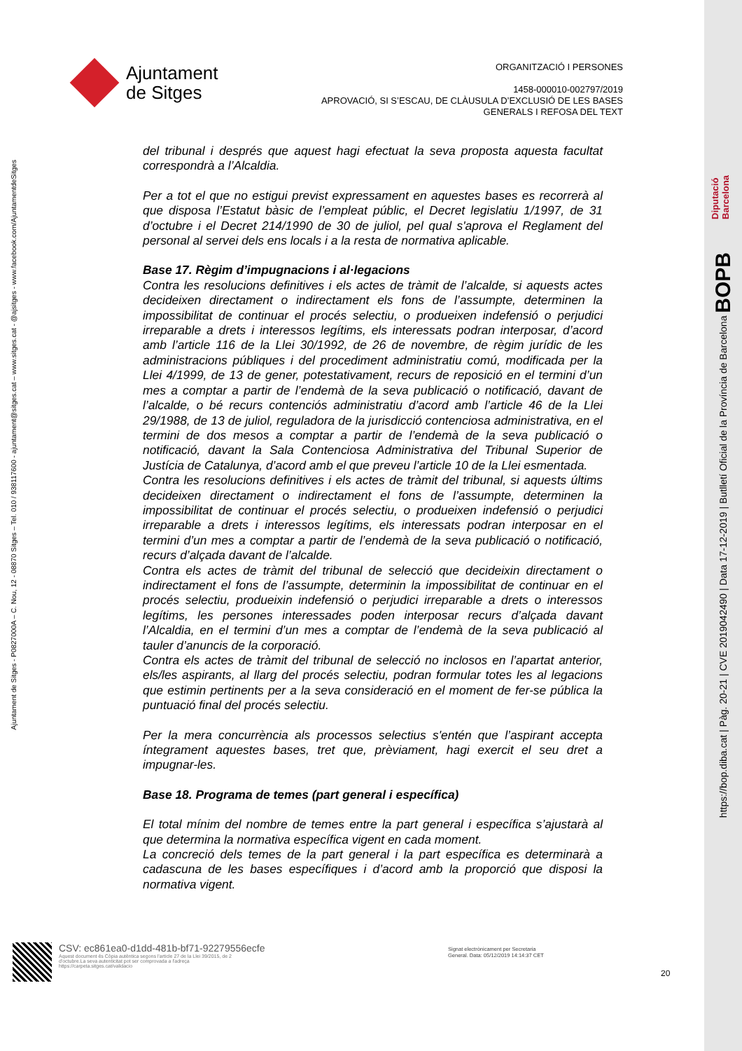Ajuntament
de Sitges
ORGANITZACIÓ I PERSONES
1458-000010-002797/2019
APROVACIÓ, SI S’ESCAU, DE CLÀUSULA D’EXCLUSIÓ DE LES BASES
GENERALS I REFOSA DEL TEXT
Ajuntament de Sitges - P0827000A – C. Nou, 12 - 08870 Sitges – Tel. 010 / 938117600 - ajuntament@sitges.cat – www.sitges.cat - @ajsitges - www.facebook.com/AjuntamentdeSitges
del tribunal i després que aquest hagi efectuat la seva proposta aquesta facultat correspondrà a l’Alcaldia.
Per a tot el que no estigui previst expressament en aquestes bases es recorrerà al que disposa l’Estatut bàsic de l’empleat públic, el Decret legislatiu 1/1997, de 31 d’octubre i el Decret 214/1990 de 30 de juliol, pel qual s'aprova el Reglament del personal al servei dels ens locals i a la resta de normativa aplicable.
Base 17. Règim d’impugnacions i al·legacions
Contra les resolucions definitives i els actes de tràmit de l’alcalde, si aquests actes decideixen directament o indirectament els fons de l’assumpte, determinen la impossibilitat de continuar el procés selectiu, o produeixen indefensió o perjudici irreparable a drets i interessos legítims, els interessats podran interposar, d’acord amb l’article 116 de la Llei 30/1992, de 26 de novembre, de règim jurídic de les administracions públiques i del procediment administratiu comú, modificada per la Llei 4/1999, de 13 de gener, potestativament, recurs de reposició en el termini d’un mes a comptar a partir de l’endemà de la seva publicació o notificació, davant de l’alcalde, o bé recurs contenciós administratiu d’acord amb l’article 46 de la Llei 29/1988, de 13 de juliol, reguladora de la jurisdicció contenciosa administrativa, en el termini de dos mesos a comptar a partir de l’endemà de la seva publicació o notificació, davant la Sala Contenciosa Administrativa del Tribunal Superior de Justícia de Catalunya, d’acord amb el que preveu l’article 10 de la Llei esmentada.
Contra les resolucions definitives i els actes de tràmit del tribunal, si aquests últims decideixen directament o indirectament el fons de l’assumpte, determinen la impossibilitat de continuar el procés selectiu, o produeixen indefensió o perjudici irreparable a drets i interessos legítims, els interessats podran interposar en el termini d’un mes a comptar a partir de l’endemà de la seva publicació o notificació, recurs d’alçada davant de l’alcalde.
Contra els actes de tràmit del tribunal de selecció que decideixin directament o indirectament el fons de l’assumpte, determinin la impossibilitat de continuar en el procés selectiu, produeixin indefensió o perjudici irreparable a drets o interessos legítims, les persones interessades poden interposar recurs d’alçada davant l’Alcaldia, en el termini d’un mes a comptar de l’endemà de la seva publicació al tauler d’anuncis de la corporació.
Contra els actes de tràmit del tribunal de selecció no inclosos en l’apartat anterior, els/les aspirants, al llarg del procés selectiu, podran formular totes les al legacions que estimin pertinents per a la seva consideració en el moment de fer-se pública la puntuació final del procés selectiu.
Per la mera concurrència als processos selectius s'entén que l’aspirant accepta íntegrament aquestes bases, tret que, prèviament, hagi exercit el seu dret a impugnar-les.
Base 18. Programa de temes (part general i específica)
El total mínim del nombre de temes entre la part general i específica s’ajustarà al que determina la normativa específica vigent en cada moment.
La concreció dels temes de la part general i la part específica es determinarà a cadascuna de les bases específiques i d’acord amb la proporció que disposi la normativa vigent.
CSV: ec861ea0-d1dd-481b-bf71-92279556ecfe
Aquest document és Còpia autèntica segons l'article 27 de la Llei 39/2015, de 2
d'octubre.La seva autenticitat pot ser comprovada a l'adreça
https://carpeta.sitges.cat/validacio
Signat electrònicament per Secretaria
General. Data: 05/12/2019 14:14:37 CET
20
Diputació
Barcelona
https://bop.diba.cat | Pàg. 20-21 | CVE 2019042490 | Data 17-12-2019 | Butlletí Oficial de la Província de Barcelona BOPB